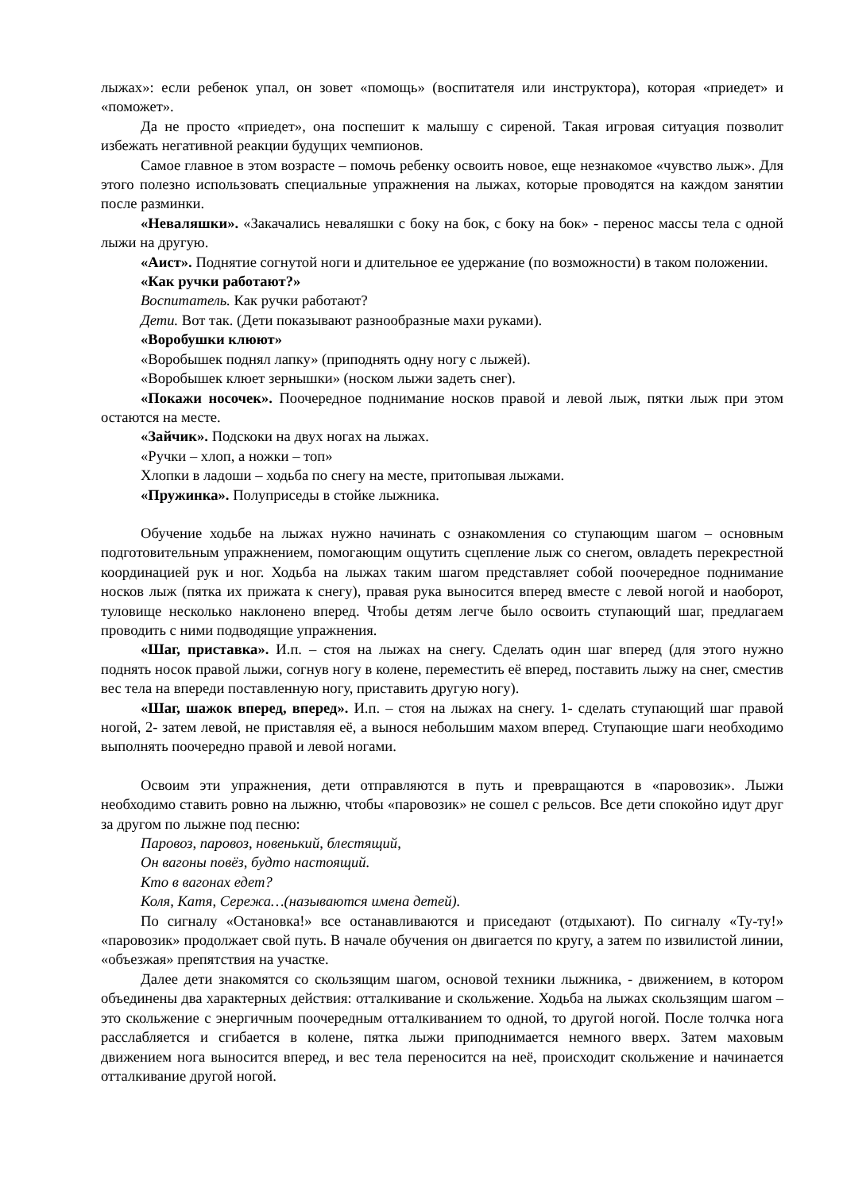лыжах»: если ребенок упал, он зовет «помощь» (воспитателя или инструктора), которая «приедет» и «поможет».
Да не просто «приедет», она поспешит к малышу с сиреной. Такая игровая ситуация позволит избежать негативной реакции будущих чемпионов.
Самое главное в этом возрасте – помочь ребенку освоить новое, еще незнакомое «чувство лыж». Для этого полезно использовать специальные упражнения на лыжах, которые проводятся на каждом занятии после разминки.
«Неваляшки». «Закачались неваляшки с боку на бок, с боку на бок» - перенос массы тела с одной лыжи на другую.
«Аист». Поднятие согнутой ноги и длительное ее удержание (по возможности) в таком положении.
«Как ручки работают?»
Воспитатель. Как ручки работают?
Дети. Вот так. (Дети показывают разнообразные махи руками).
«Воробушки клюют»
«Воробышек поднял лапку» (приподнять одну ногу с лыжей).
«Воробышек клюет зернышки» (носком лыжи задеть снег).
«Покажи носочек». Поочередное поднимание носков правой и левой лыж, пятки лыж при этом остаются на месте.
«Зайчик». Подскоки на двух ногах на лыжах.
«Ручки – хлоп, а ножки – топ»
Хлопки в ладоши – ходьба по снегу на месте, притопывая лыжами.
«Пружинка». Полуприседы в стойке лыжника.
Обучение ходьбе на лыжах нужно начинать с ознакомления со ступающим шагом – основным подготовительным упражнением, помогающим ощутить сцепление лыж со снегом, овладеть перекрестной координацией рук и ног. Ходьба на лыжах таким шагом представляет собой поочередное поднимание носков лыж (пятка их прижата к снегу), правая рука выносится вперед вместе с левой ногой и наоборот, туловище несколько наклонено вперед. Чтобы детям легче было освоить ступающий шаг, предлагаем проводить с ними подводящие упражнения.
«Шаг, приставка». И.п. – стоя на лыжах на снегу. Сделать один шаг вперед (для этого нужно поднять носок правой лыжи, согнув ногу в колене, переместить её вперед, поставить лыжу на снег, сместив вес тела на впереди поставленную ногу, приставить другую ногу).
«Шаг, шажок вперед, вперед». И.п. – стоя на лыжах на снегу. 1- сделать ступающий шаг правой ногой, 2- затем левой, не приставляя её, а вынося небольшим махом вперед. Ступающие шаги необходимо выполнять поочередно правой и левой ногами.
Освоим эти упражнения, дети отправляются в путь и превращаются в «паровозик». Лыжи необходимо ставить ровно на лыжню, чтобы «паровозик» не сошел с рельсов. Все дети спокойно идут друг за другом по лыжне под песню:
Паровоз, паровоз, новенький, блестящий,
Он вагоны повёз, будто настоящий.
Кто в вагонах едет?
Коля, Катя, Сережа…(называются имена детей).
По сигналу «Остановка!» все останавливаются и приседают (отдыхают). По сигналу «Ту-ту!» «паровозик» продолжает свой путь. В начале обучения он двигается по кругу, а затем по извилистой линии, «объезжая» препятствия на участке.
Далее дети знакомятся со скользящим шагом, основой техники лыжника, - движением, в котором объединены два характерных действия: отталкивание и скольжение. Ходьба на лыжах скользящим шагом – это скольжение с энергичным поочередным отталкиванием то одной, то другой ногой. После толчка нога расслабляется и сгибается в колене, пятка лыжи приподнимается немного вверх. Затем маховым движением нога выносится вперед, и вес тела переносится на неё, происходит скольжение и начинается отталкивание другой ногой.